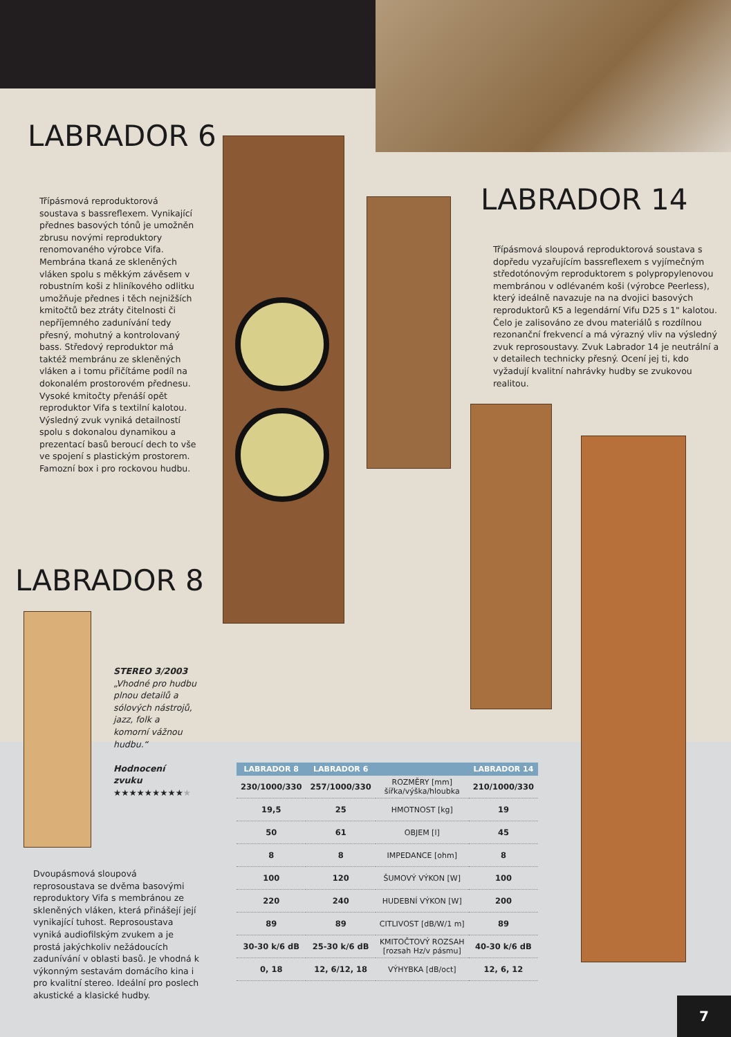LABRADOR 6
Třípásmová reproduktorová soustava s bassreflexem. Vynikající přednes basových tónů je umožněn zbrusu novými reproduktory renomovaného výrobce Vifa. Membrána tkaná ze skleněných vláken spolu s měkkým závěsem v robustním koši z hliníkového odlitku umožňuje přednes i těch nejnižších kmitočtů bez ztráty čitelnosti či nepříjemného zadunívání tedy přesný, mohutný a kontrolovaný bass. Středový reproduktor má taktéž membránu ze skleněných vláken a i tomu přičítáme podíl na dokonalém prostorovém přednesu. Vysoké kmitočty přenáší opět reproduktor Vifa s textilní kalotou. Výsledný zvuk vyniká detailností spolu s dokonalou dynamikou a prezentací basů beroucí dech to vše ve spojení s plastickým prostorem. Famozní box i pro rockovou hudbu.
LABRADOR 14
Třípásmová sloupová reproduktorová soustava s dopředu vyzařujícím bassreflexem s vyjímečným středotónovým reproduktorem s polypropylenovou membránou v odlévaném koši (výrobce Peerless), který ideálně navazuje na na dvojici basových reproduktorů K5 a legendární Vifu D25 s 1" kalotou. Čelo je zalisováno ze dvou materiálů s rozdílnou rezonanční frekvencí a má výrazný vliv na výsledný zvuk reprosoustavy. Zvuk Labrador 14 je neutrální a v detailech technicky přesný. Ocení jej ti, kdo vyžadují kvalitní nahrávky hudby se zvukovou realitou.
LABRADOR 8
STEREO 3/2003
„Vhodné pro hudbu plnou detailů a sólových nástrojů, jazz, folk a komorní vážnou hudbu.“
Hodnocení zvuku
★★★★★★★★★★
Dvoupásmová sloupová reprosoustava se dvěma basovými reproduktory Vifa s membránou ze skleněných vláken, která přinášejí její vynikající tuhost. Reprosoustava vyniká audiofilským zvukem a je prostá jakýchkoliv nežádoucích zadunívání v oblasti basů. Je vhodná k výkonným sestavám domácího kina i pro kvalitní stereo. Ideální pro poslech akustické a klasické hudby.
| LABRADOR 8 | LABRADOR 6 | | LABRADOR 14 |
| --- | --- | --- | --- |
| 230/1000/330 | 257/1000/330 | ROZMĚRY [mm] šířka/výška/hloubka | 210/1000/330 |
| 19,5 | 25 | HMOTNOST [kg] | 19 |
| 50 | 61 | OBJEM [l] | 45 |
| 8 | 8 | IMPEDANCE [ohm] | 8 |
| 100 | 120 | ŠUMOVÝ VÝKON [W] | 100 |
| 220 | 240 | HUDEBNÍ VÝKON [W] | 200 |
| 89 | 89 | CITLIVOST [dB/W/1 m] | 89 |
| 30-30 k/6 dB | 25-30 k/6 dB | KMITOČTOVÝ ROZSAH [rozsah Hz/v pásmu] | 40-30 k/6 dB |
| 0, 18 | 12, 6/12, 18 | VÝHYBKA [dB/oct] | 12, 6, 12 |
7